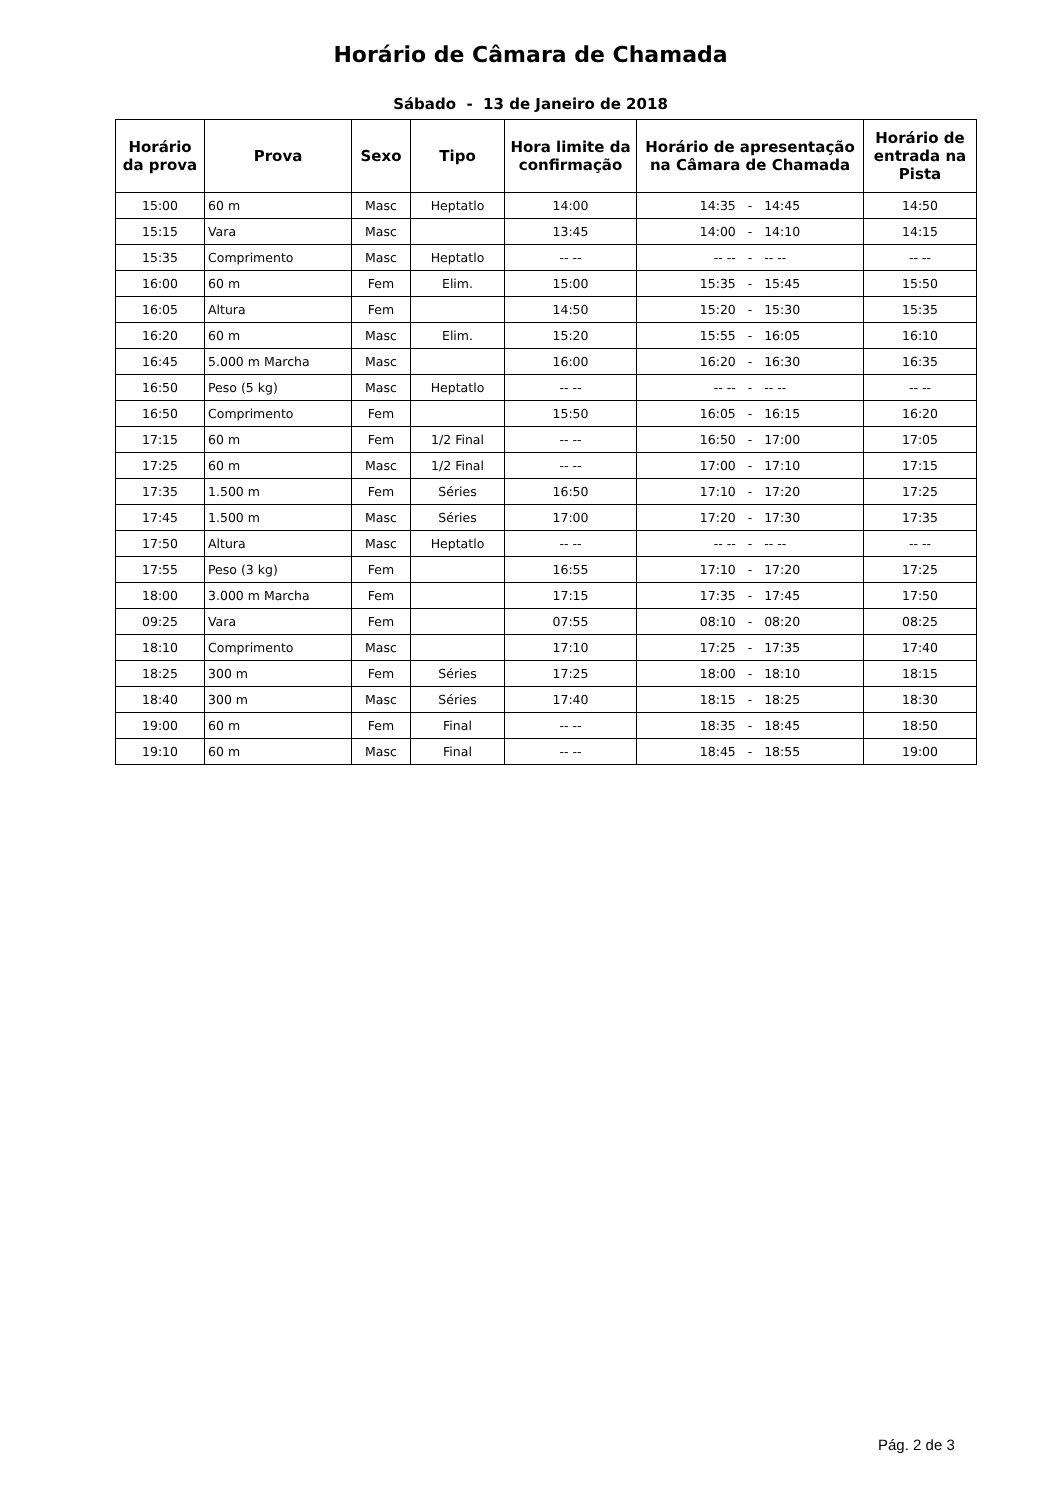Horário de Câmara de Chamada
Sábado - 13 de Janeiro de 2018
| Horário da prova | Prova | Sexo | Tipo | Hora limite da confirmação | Horário de apresentação na Câmara de Chamada | Horário de entrada na Pista |
| --- | --- | --- | --- | --- | --- | --- |
| 15:00 | 60 m | Masc | Heptatlo | 14:00 | 14:35 - 14:45 | 14:50 |
| 15:15 | Vara | Masc | | 13:45 | 14:00 - 14:10 | 14:15 |
| 15:35 | Comprimento | Masc | Heptatlo | -- -- | -- -- - -- -- | -- -- |
| 16:00 | 60 m | Fem | Elim. | 15:00 | 15:35 - 15:45 | 15:50 |
| 16:05 | Altura | Fem | | 14:50 | 15:20 - 15:30 | 15:35 |
| 16:20 | 60 m | Masc | Elim. | 15:20 | 15:55 - 16:05 | 16:10 |
| 16:45 | 5.000 m Marcha | Masc | | 16:00 | 16:20 - 16:30 | 16:35 |
| 16:50 | Peso (5 kg) | Masc | Heptatlo | -- -- | -- -- - -- -- | -- -- |
| 16:50 | Comprimento | Fem | | 15:50 | 16:05 - 16:15 | 16:20 |
| 17:15 | 60 m | Fem | 1/2 Final | -- -- | 16:50 - 17:00 | 17:05 |
| 17:25 | 60 m | Masc | 1/2 Final | -- -- | 17:00 - 17:10 | 17:15 |
| 17:35 | 1.500 m | Fem | Séries | 16:50 | 17:10 - 17:20 | 17:25 |
| 17:45 | 1.500 m | Masc | Séries | 17:00 | 17:20 - 17:30 | 17:35 |
| 17:50 | Altura | Masc | Heptatlo | -- -- | -- -- - -- -- | -- -- |
| 17:55 | Peso (3 kg) | Fem | | 16:55 | 17:10 - 17:20 | 17:25 |
| 18:00 | 3.000 m Marcha | Fem | | 17:15 | 17:35 - 17:45 | 17:50 |
| 09:25 | Vara | Fem | | 07:55 | 08:10 - 08:20 | 08:25 |
| 18:10 | Comprimento | Masc | | 17:10 | 17:25 - 17:35 | 17:40 |
| 18:25 | 300 m | Fem | Séries | 17:25 | 18:00 - 18:10 | 18:15 |
| 18:40 | 300 m | Masc | Séries | 17:40 | 18:15 - 18:25 | 18:30 |
| 19:00 | 60 m | Fem | Final | -- -- | 18:35 - 18:45 | 18:50 |
| 19:10 | 60 m | Masc | Final | -- -- | 18:45 - 18:55 | 19:00 |
Pág. 2 de 3